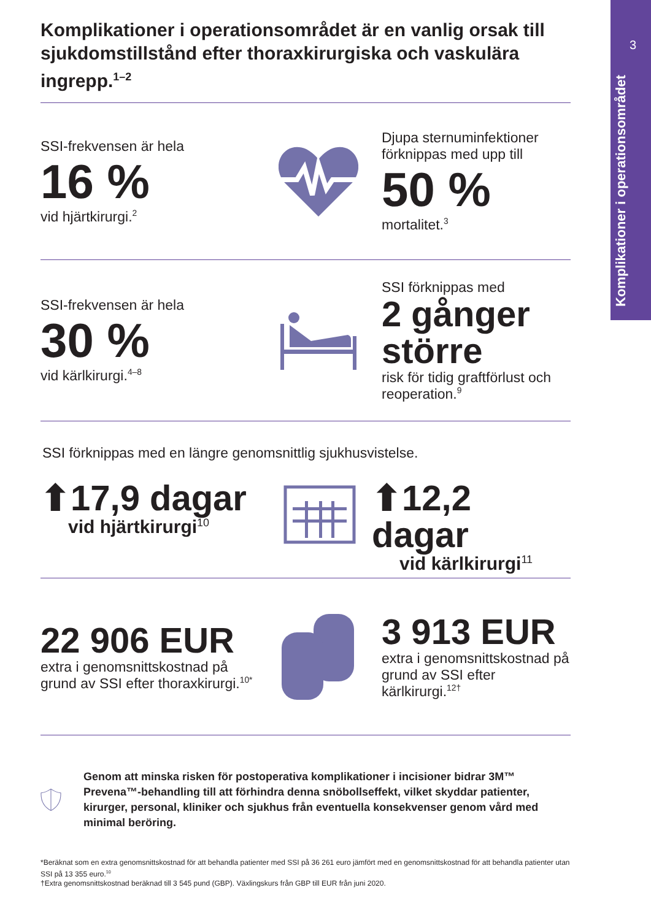3
Komplikationer i operationsområdet
Komplikationer i operationsområdet är en vanlig orsak till sjukdomstillstånd efter thoraxkirurgiska och vaskulära ingrepp.<sup>1–2</sup>
SSI-frekvensen är hela
16 %
vid hjärtkirurgi.<sup>2</sup>
Djupa sternuminfektioner förknippas med upp till
50 %
mortalitet.<sup>3</sup>
SSI-frekvensen är hela
30 %
vid kärlkirurgi.<sup>4–8</sup>
SSI förknippas med
2 gånger större
risk för tidig graftförlust och reoperation.<sup>9</sup>
SSI förknippas med en längre genomsnittlig sjukhusvistelse.
⬆17,9 dagar
vid hjärtkirurgi<sup>10</sup>
⬆12,2 dagar
vid kärlkirurgi<sup>11</sup>
22 906 EUR
extra i genomsnittskostnad på grund av SSI efter thoraxkirurgi.<sup>10*</sup>
3 913 EUR
extra i genomsnittskostnad på grund av SSI efter kärlkirurgi.<sup>12†</sup>
Genom att minska risken för postoperativa komplikationer i incisioner bidrar 3M™ Prevena™-behandling till att förhindra denna snöbollseffekt, vilket skyddar patienter, kirurger, personal, kliniker och sjukhus från eventuella konsekvenser genom vård med minimal beröring.
*Beräknat som en extra genomsnittskostnad för att behandla patienter med SSI på 36 261 euro jämfört med en genomsnittskostnad för att behandla patienter utan SSI på 13 355 euro.<sup>10</sup>
†Extra genomsnittskostnad beräknad till 3 545 pund (GBP). Växlingskurs från GBP till EUR från juni 2020.